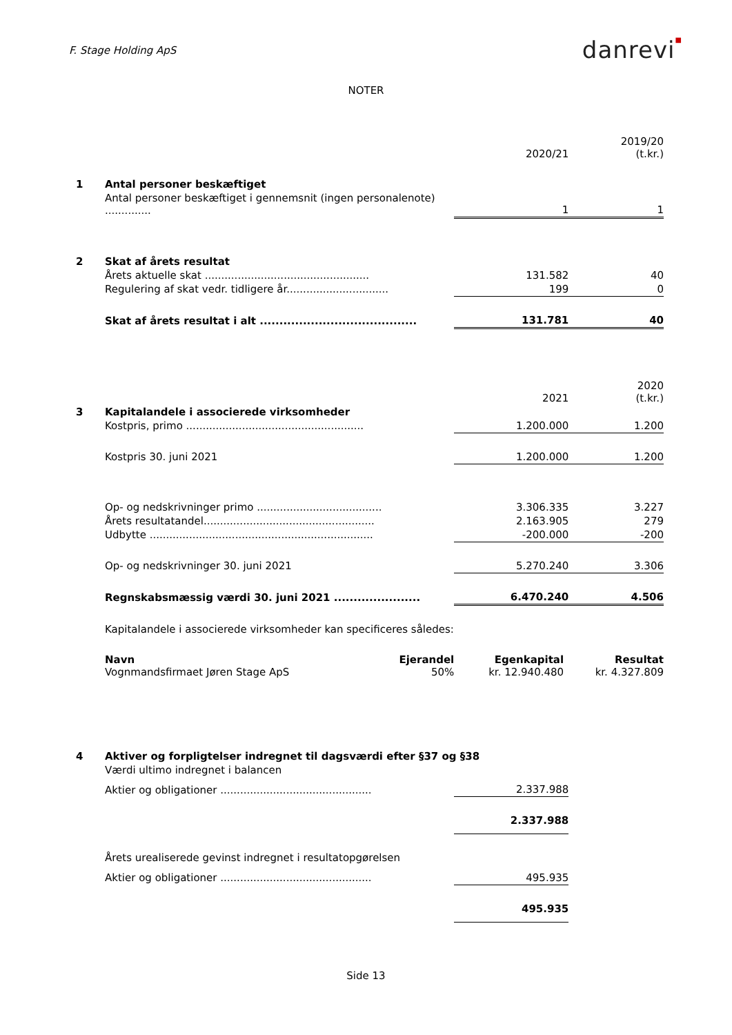F. Stage Holding ApS
danrevi■
NOTER
| | | 2020/21 | 2019/20 (t.kr.) |
| 1 | Antal personer beskæftiget | | |
| | Antal personer beskæftiget i gennemsnit (ingen personalenote) .............. | 1 | 1 |
| 2 | Skat af årets resultat | | |
| | Årets aktuelle skat .................................................. | 131.582 | 40 |
| | Regulering af skat vedr. tidligere år............................... | 199 | 0 |
| | Skat af årets resultat i alt ........................................ | 131.781 | 40 |
| | | 2021 | 2020 (t.kr.) |
| 3 | Kapitalandele i associerede virksomheder | | |
| | Kostpris, primo ...................................................... | 1.200.000 | 1.200 |
| | Kostpris 30. juni 2021 | 1.200.000 | 1.200 |
| | Op- og nedskrivninger primo ...................................... | 3.306.335 | 3.227 |
| | Årets resultatandel.................................................... | 2.163.905 | 279 |
| | Udbytte .................................................................... | -200.000 | -200 |
| | Op- og nedskrivninger 30. juni 2021 | 5.270.240 | 3.306 |
| | Regnskabsmæssig værdi 30. juni 2021 ...................... | 6.470.240 | 4.506 |
| | Kapitalandele i associerede virksomheder kan specificeres således: | | |
| | / Navn / Ejerandel / Egenkapital / Resultat / / --- / --- / --- / --- / / Vognmandsfirmaet Jøren Stage ApS / 50% / kr. 12.940.480 / kr. 4.327.809 / | | |
| 4 | Aktiver og forpligtelser indregnet til dagsværdi efter §37 og §38 | | |
| | Værdi ultimo indregnet i balancen | | |
| | Aktier og obligationer .............................................. | 2.337.988 | |
| | | 2.337.988 | |
| | Årets urealiserede gevinst indregnet i resultatopgørelsen | | |
| | Aktier og obligationer .............................................. | 495.935 | |
| | | 495.935 | |
Side 13